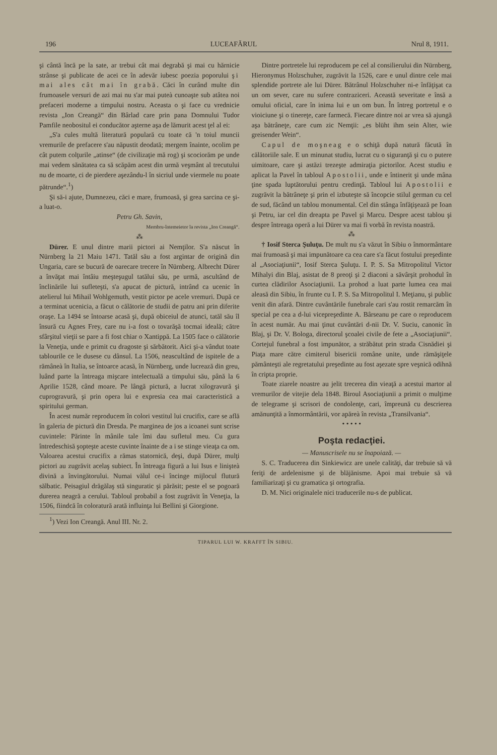196 LUCEAFĂRUL Nrul 8, 1911.
şi cântă încă pe la sate, ar trebui cât mai degrabă şi mai cu hărnicie strânse şi publicate de acei ce în adevăr iubesc poezia poporului şi mai ales cât mai în grabă. Căci în curând multe din frumoasele versuri de azi mai nu s'ar mai puteà cunoaşte sub atâtea noi prefaceri moderne a timpului nostru. Aceasta o şi face cu vrednicie revista „Ion Creangă“ din Bârlad care prin pana Domnului Tudor Pamfile neobositul ei conducător aşterne aşa de lămurit acest ţel al ei:
„S'a cules multă literatură populară cu toate că 'n toiul muncii vremurile de prefacere s'au năpustit deodată; mergem înainte, ocolim pe cât putem colţurile „atinse“ (de civilizaţie mă rog) şi scociorăm pe unde mai vedem sănătatea ca să scăpăm acest din urmă veşmânt al trecutului nu de moarte, ci de pierdere aşezându-l în sicriul unde viermele nu poate pătrunde“.<sup>1</sup>)
Şi să-i ajute, Dumnezeu, căci e mare, frumoasă, şi grea sarcina ce şi-a luat-o.
Petru Gh. Savin,
Membru-întemeietor la revista „Ion Creangă“.
⁂
Dürer. E unul dintre marii pictori ai Nemţilor. S'a născut în Nürnberg la 21 Maiu 1471. Tatăl său a fost argintar de origină din Ungaria, care se bucură de oarecare trecere în Nürnberg. Albrecht Dürer a învăţat mai întâiu meşteşugul tatălui său, pe urmă, ascultând de înclinările lui sufleteşti, s'a apucat de pictură, intrând ca ucenic în atelierul lui Mihail Wohlgemuth, vestit pictor pe acele vremuri. După ce a terminat ucenicia, a făcut o călătorie de studii de patru ani prin diferite oraşe. La 1494 se întoarse acasă şi, după obiceiul de atunci, tatăl său îl însură cu Agnes Frey, care nu i-a fost o tovarăşă tocmai ideală; către sfârşitul vieţii se pare a fi fost chiar o Xantippă. La 1505 face o călătorie la Veneţia, unde e primit cu dragoste şi sărbătorit. Aici şi-a vândut toate tablourile ce le dusese cu dânsul. La 1506, neascultând de ispitele de a rămâneà în Italia, se întoarce acasă, în Nürnberg, unde lucrează din greu, luând parte la întreaga mişcare intelectuală a timpului său, până la 6 Aprilie 1528, când moare. Pe lângă pictură, a lucrat xilogravură şi cuprogravură, şi prin opera lui e expresia cea mai caracteristică a spiritului german.
În acest număr reproducem în colori vestitul lui crucifix, care se află în galeria de pictură din Dresda. Pe marginea de jos a icoanei sunt scrise cuvintele: Părinte în mânile tale îmi dau sufletul meu. Cu gura întredeschisă şopteşte aceste cuvinte înainte de a i se stinge vieaţa ca om. Valoarea acestui crucifix a rămas statornică, deşi, după Dürer, mulţi pictori au zugrăvit acelaş subiect. În întreaga figură a lui Isus e linişteà divină a învingătorului. Numai vălul ce-i încinge mijlocul flutură sălbatic. Peisagiul drăgălaş stă singuratic şi părăsit; peste el se pogoară durerea neagră a cerului. Tabloul probabil a fost zugrăvit în Veneţia, la 1506, fiindcă în coloratură arată influinţa lui Bellini şi Giorgione.
<sup>1</sup>) Vezi Ion Creangă. Anul III. Nr. 2.
Dintre portretele lui reproducem pe cel al consilierului din Nürnberg, Hieronymus Holzschuher, zugrăvit la 1526, care e unul dintre cele mai splendide portrete ale lui Dürer. Bătrânul Holzschuher ni-e înfăţişat ca un om sever, care nu sufere contraziceri. Această severitate e însă a omului oficial, care în inima lui e un om bun. În întreg portretul e o vioiciune şi o tinereţe, care farmecă. Fiecare dintre noi ar vrea să ajungă aşa bătrâneţe, care cum zic Nemţii: „es blüht ihm sein Alter, wie greisender Wein“.
Capul de moşneag e o schiţă după natură făcută în călătoriile sale. E un minunat studiu, lucrat cu o siguranţă şi cu o putere uimitoare, care şi astăzi trezeşte admiraţia pictorilor. Acest studiu e aplicat la Pavel în tabloul Apostolii, unde e întinerit şi unde mâna ţine spada luptătorului pentru credinţă. Tabloul lui Apostolii e zugrăvit la bătrâneţe şi prin el izbuteşte să încopcie stilul german cu cel de sud, făcând un tablou monumental. Cel din stânga înfăţişează pe Ioan şi Petru, iar cel din dreapta pe Pavel şi Marcu. Despre acest tablou şi despre întreaga operă a lui Dürer va mai fi vorbă în revista noastră.
⁂
† Iosif Sterca Şuluţu. De mult nu s'a văzut în Sibiu o înmormântare mai frumoasă şi mai impunătoare ca cea care s'a făcut fostului preşedinte al „Asociaţiunii“, Iosif Sterca Şuluţu. I. P. S. Sa Mitropolitul Victor Mihalyi din Blaj, asistat de 8 preoţi şi 2 diaconi a săvârşit prohodul în curtea clădirilor Asociaţiunii. La prohod a luat parte lumea cea mai aleasă din Sibiu, în frunte cu I. P. S. Sa Mitropolitul I. Meţianu, şi public venit din afară. Dintre cuvântările funebrale cari s'au rostit remarcăm în special pe cea a d-lui vicepreşedinte A. Bârseanu pe care o reproducem în acest număr. Au mai ţinut cuvântări d-nii Dr. V. Suciu, canonic în Blaj, şi Dr. V. Bologa, directorul şcoalei civile de fete a „Asociaţiunii“. Cortejul funebral a fost impunător, a străbătut prin strada Cisnădiei şi Piaţa mare către cimiterul bisericii române unite, unde rămăşiţele pământeşti ale regretatului preşedinte au fost aşezate spre veşnică odihnă în cripta proprie.
Toate ziarele noastre au jelit trecerea din vieaţă a acestui martor al vremurilor de vitejie dela 1848. Biroul Asociaţiunii a primit o mulţime de telegrame şi scrisori de condolenţe, cari, împreună cu descrierea amănunţită a înmormântării, vor apăreà în revista „Transilvania“.
• • • • •
Poşta redacţiei.
— Manuscrisele nu se înapoiază. —
S. C. Traducerea din Sinkiewicz are unele calităţi, dar trebuie să vă feriţi de ardelenisme şi de blăjănisme. Apoi mai trebuie să vă familiarizaţi şi cu gramatica şi ortografia.
D. M. Nici originalele nici traducerile nu-s de publicat.
TIPARUL LUI W. KRAFFT ÎN SIBIU.